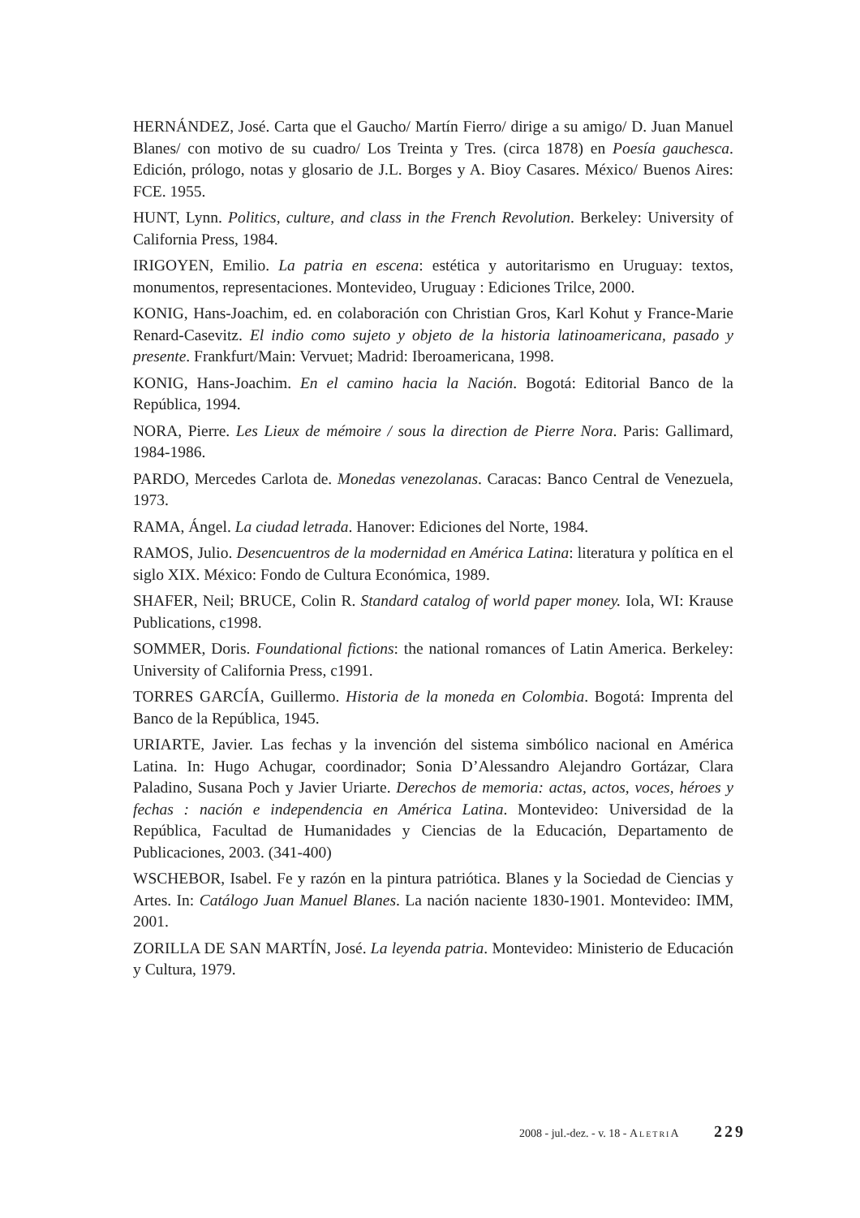HERNÁNDEZ, José. Carta que el Gaucho/ Martín Fierro/ dirige a su amigo/ D. Juan Manuel Blanes/ con motivo de su cuadro/ Los Treinta y Tres. (circa 1878) en Poesía gauchesca. Edición, prólogo, notas y glosario de J.L. Borges y A. Bioy Casares. México/ Buenos Aires: FCE. 1955.
HUNT, Lynn. Politics, culture, and class in the French Revolution. Berkeley: University of California Press, 1984.
IRIGOYEN, Emilio. La patria en escena: estética y autoritarismo en Uruguay: textos, monumentos, representaciones. Montevideo, Uruguay : Ediciones Trilce, 2000.
KONIG, Hans-Joachim, ed. en colaboración con Christian Gros, Karl Kohut y France-Marie Renard-Casevitz. El indio como sujeto y objeto de la historia latinoamericana, pasado y presente. Frankfurt/Main: Vervuet; Madrid: Iberoamericana, 1998.
KONIG, Hans-Joachim. En el camino hacia la Nación. Bogotá: Editorial Banco de la República, 1994.
NORA, Pierre. Les Lieux de mémoire / sous la direction de Pierre Nora. Paris: Gallimard, 1984-1986.
PARDO, Mercedes Carlota de. Monedas venezolanas. Caracas: Banco Central de Venezuela, 1973.
RAMA, Ángel. La ciudad letrada. Hanover: Ediciones del Norte, 1984.
RAMOS, Julio. Desencuentros de la modernidad en América Latina: literatura y política en el siglo XIX. México: Fondo de Cultura Económica, 1989.
SHAFER, Neil; BRUCE, Colin R. Standard catalog of world paper money. Iola, WI: Krause Publications, c1998.
SOMMER, Doris. Foundational fictions: the national romances of Latin America. Berkeley: University of California Press, c1991.
TORRES GARCÍA, Guillermo. Historia de la moneda en Colombia. Bogotá: Imprenta del Banco de la República, 1945.
URIARTE, Javier. Las fechas y la invención del sistema simbólico nacional en América Latina. In: Hugo Achugar, coordinador; Sonia D’Alessandro Alejandro Gortázar, Clara Paladino, Susana Poch y Javier Uriarte. Derechos de memoria: actas, actos, voces, héroes y fechas : nación e independencia en América Latina. Montevideo: Universidad de la República, Facultad de Humanidades y Ciencias de la Educación, Departamento de Publicaciones, 2003. (341-400)
WSCHEBOR, Isabel. Fe y razón en la pintura patriótica. Blanes y la Sociedad de Ciencias y Artes. In: Catálogo Juan Manuel Blanes. La nación naciente 1830-1901. Montevideo: IMM, 2001.
ZORILLA DE SAN MARTÍN, José. La leyenda patria. Montevideo: Ministerio de Educación y Cultura, 1979.
2008 - jul.-dez. - v. 18 - AletriA 229